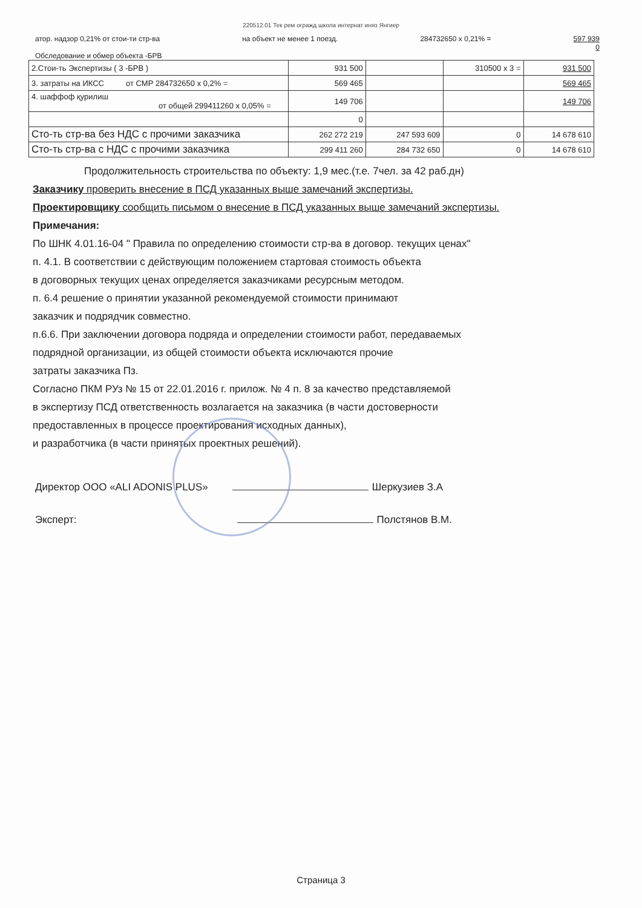220512.01 Тек рем огражд школа интернат иняз Янгиер
атор. надзор 0,21% от стои-ти стр-ва на объект не менее 1 поезд. 284732650 х 0,21% = 597 939
0
Обследование и обмер объекта -БРВ
| 2.Стои-ть Экспертизы ( 3 -БРВ ) | 931 500 | | 310500 х 3 = | 931 500 |
| 3. затраты на ИКСС от СМР 284732650 х 0,2% = | 569 465 | | | 569 465 |
| 4. шаффоф қурилиш от общей 299411260 х 0,05% = | 149 706 | | | 149 706 |
| | 0 | | | |
| Сто-ть стр-ва без НДС с прочими заказчика | 262 272 219 | 247 593 609 | 0 | 14 678 610 |
| Сто-ть стр-ва с НДС с прочими заказчика | 299 411 260 | 284 732 650 | 0 | 14 678 610 |
Продолжительность строительства по объекту: 1,9 мес.(т.е. 7чел. за 42 раб.дн)
Заказчику проверить внесение в ПСД указанных выше замечаний экспертизы.
Проектировщику сообщить письмом о внесение в ПСД указанных выше замечаний экспертизы.
Примечания:
По ШНК 4.01.16-04 " Правила по определению стоимости стр-ва в договор. текущих ценах"
п. 4.1. В соответствии с действующим положением стартовая стоимость объекта
в договорных текущих ценах определяется заказчиками ресурсным методом.
п. 6.4 решение о принятии указанной рекомендуемой стоимости принимают
заказчик и подрядчик совместно.
п.6.6. При заключении договора подряда и определении стоимости работ, передаваемых
подрядной организации, из общей стоимости объекта исключаются прочие
затраты заказчика Пз.
Согласно ПКМ РУз № 15 от 22.01.2016 г. прилож. № 4 п. 8 за качество представляемой
в экспертизу ПСД ответственность возлагается на заказчика (в части достоверности
предоставленных в процессе проектирования исходных данных),
и разработчика (в части принятых проектных решений).
Директор ООО «ALI ADONIS PLUS» Шеркузиев З.А
Эксперт: Полстянов В.М.
Страница 3